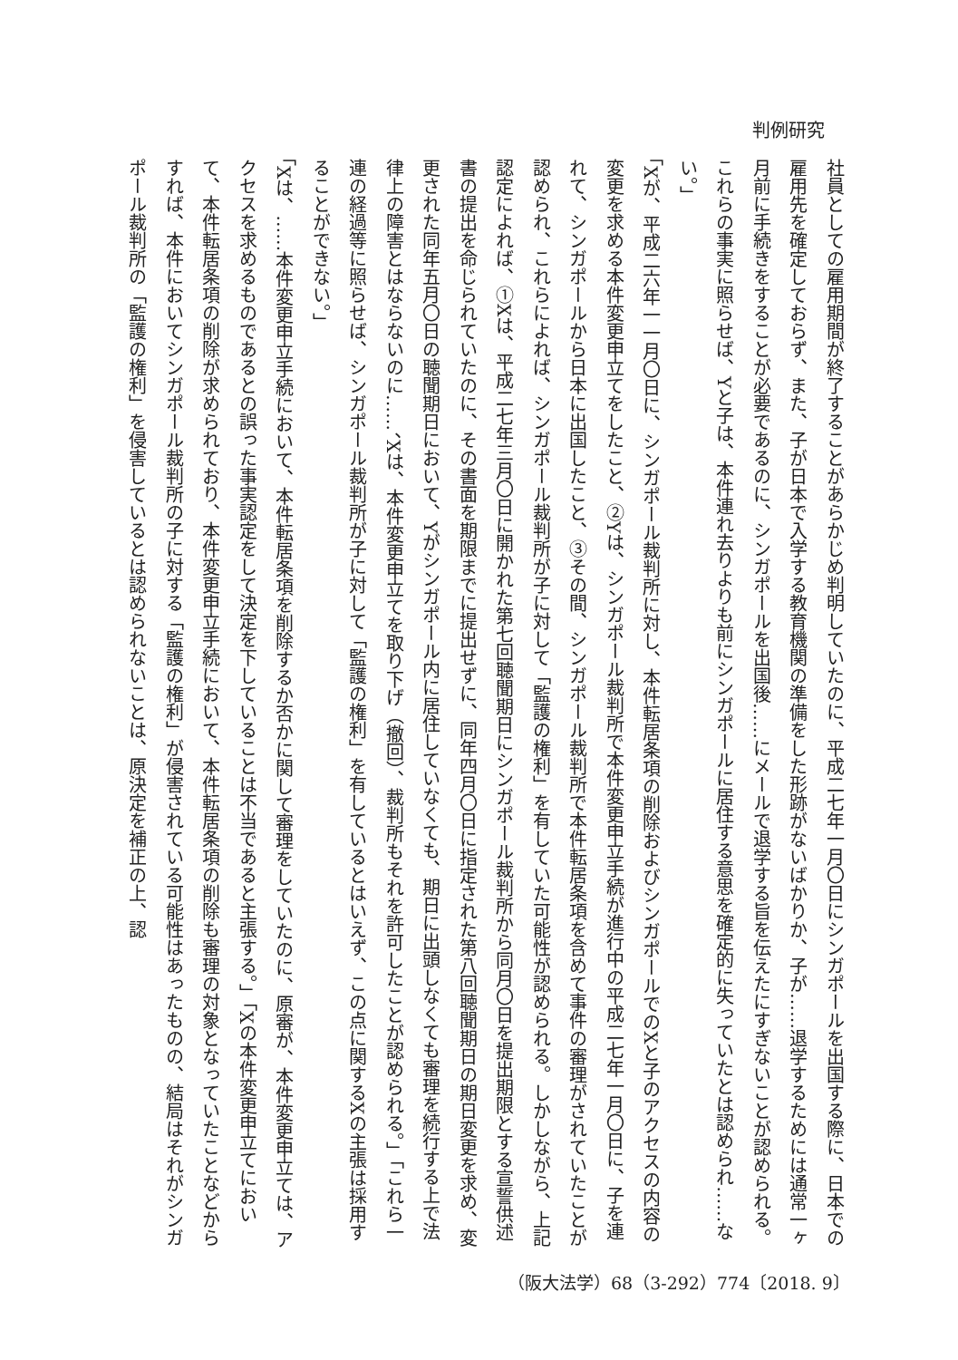判例研究
社員としての雇用期間が終了することがあらかじめ判明していたのに、平成二七年一月〇日にシンガポールを出国する際に、日本での雇用先を確定しておらず、また、子が日本で入学する教育機関の準備をした形跡がないばかりか、子が……退学するためには通常一ヶ月前に手続きをすることが必要であるのに、シンガポールを出国後……にメールで退学する旨を伝えたにすぎないことが認められる。これらの事実に照らせば、Yと子は、本件連れ去りよりも前にシンガポールに居住する意思を確定的に失っていたとは認められ……ない。」
「Xが、平成二六年一一月〇日に、シンガポール裁判所に対し、本件転居条項の削除およびシンガポールでのXと子のアクセスの内容の変更を求める本件変更申立てをしたこと、②Yは、シンガポール裁判所で本件変更申立手続が進行中の平成二七年一月〇日に、子を連れて、シンガポールから日本に出国したこと、③その間、シンガポール裁判所で本件転居条項を含めて事件の審理がされていたことが認められ、これらによれば、シンガポール裁判所が子に対して「監護の権利」を有していた可能性が認められる。しかしながら、上記認定によれば、①Xは、平成二七年三月〇日に開かれた第七回聴聞期日にシンガポール裁判所から同月〇日を提出期限とする宣誓供述書の提出を命じられていたのに、その書面を期限までに提出せずに、同年四月〇日に指定された第八回聴聞期日の期日変更を求め、変更された同年五月〇日の聴聞期日において、Yがシンガポール内に居住していなくても、期日に出頭しなくても審理を続行する上で法律上の障害とはならないのに……、Xは、本件変更申立てを取り下げ（撤回）、裁判所もそれを許可したことが認められる。」「これら一連の経過等に照らせば、シンガポール裁判所が子に対して「監護の権利」を有しているとはいえず、この点に関するXの主張は採用することができない。」
「Xは、……本件変更申立手続において、本件転居条項を削除するか否かに関して審理をしていたのに、原審が、本件変更申立ては、アクセスを求めるものであるとの誤った事実認定をして決定を下していることは不当であると主張する。」「Xの本件変更申立てにおいて、本件転居条項の削除が求められており、本件変更申立手続において、本件転居条項の削除も審理の対象となっていたことなどからすれば、本件においてシンガポール裁判所の子に対する「監護の権利」が侵害されている可能性はあったものの、結局はそれがシンガポール裁判所の「監護の権利」を侵害しているとは認められないことは、原決定を補正の上、認
（阪大法学）68（3-292）774〔2018. 9〕